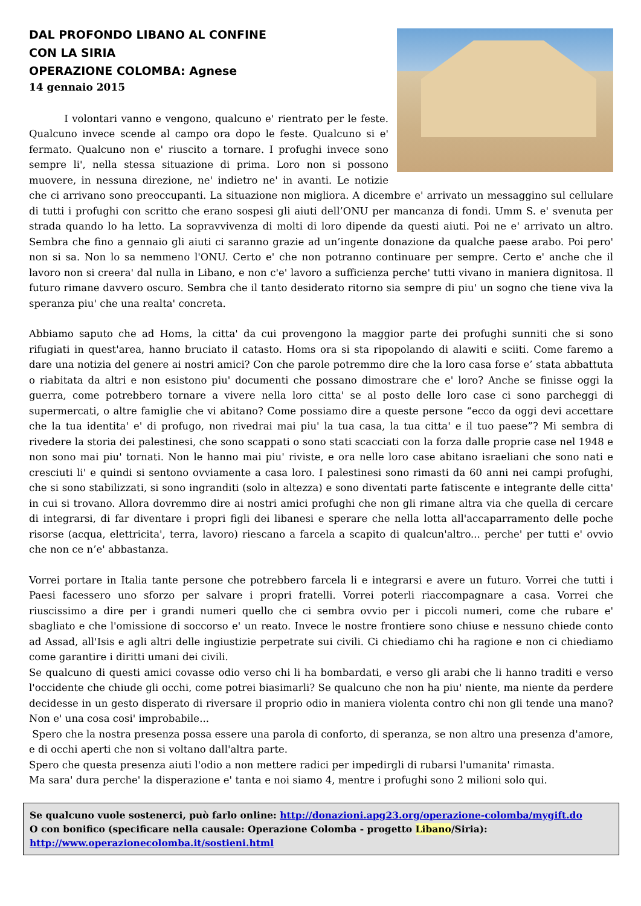DAL PROFONDO LIBANO AL CONFINE
CON LA SIRIA
OPERAZIONE COLOMBA: Agnese
14 gennaio 2015
I volontari vanno e vengono, qualcuno e' rientrato per le feste. Qualcuno invece scende al campo ora dopo le feste. Qualcuno si e' fermato. Qualcuno non e' riuscito a tornare. I profughi invece sono sempre li', nella stessa situazione di prima. Loro non si possono muovere, in nessuna direzione, ne' indietro ne' in avanti. Le notizie che ci arrivano sono preoccupanti. La situazione non migliora. A dicembre e' arrivato un messaggino sul cellulare di tutti i profughi con scritto che erano sospesi gli aiuti dell’ONU per mancanza di fondi. Umm S. e' svenuta per strada quando lo ha letto. La sopravvivenza di molti di loro dipende da questi aiuti. Poi ne e' arrivato un altro. Sembra che fino a gennaio gli aiuti ci saranno grazie ad un’ingente donazione da qualche paese arabo. Poi pero' non si sa. Non lo sa nemmeno l'ONU. Certo e' che non potranno continuare per sempre. Certo e' anche che il lavoro non si creera' dal nulla in Libano, e non c'e' lavoro a sufficienza perche' tutti vivano in maniera dignitosa. Il futuro rimane davvero oscuro. Sembra che il tanto desiderato ritorno sia sempre di piu' un sogno che tiene viva la speranza piu' che una realta' concreta.
Abbiamo saputo che ad Homs, la citta' da cui provengono la maggior parte dei profughi sunniti che si sono rifugiati in quest'area, hanno bruciato il catasto. Homs ora si sta ripopolando di alawiti e sciiti. Come faremo a dare una notizia del genere ai nostri amici? Con che parole potremmo dire che la loro casa forse e’ stata abbattuta o riabitata da altri e non esistono piu' documenti che possano dimostrare che e' loro? Anche se finisse oggi la guerra, come potrebbero tornare a vivere nella loro citta' se al posto delle loro case ci sono parcheggi di supermercati, o altre famiglie che vi abitano? Come possiamo dire a queste persone “ecco da oggi devi accettare che la tua identita' e' di profugo, non rivedrai mai piu' la tua casa, la tua citta' e il tuo paese”? Mi sembra di rivedere la storia dei palestinesi, che sono scappati o sono stati scacciati con la forza dalle proprie case nel 1948 e non sono mai piu' tornati. Non le hanno mai piu' riviste, e ora nelle loro case abitano israeliani che sono nati e cresciuti li' e quindi si sentono ovviamente a casa loro. I palestinesi sono rimasti da 60 anni nei campi profughi, che si sono stabilizzati, si sono ingranditi (solo in altezza) e sono diventati parte fatiscente e integrante delle citta' in cui si trovano. Allora dovremmo dire ai nostri amici profughi che non gli rimane altra via che quella di cercare di integrarsi, di far diventare i propri figli dei libanesi e sperare che nella lotta all'accaparramento delle poche risorse (acqua, elettricita', terra, lavoro) riescano a farcela a scapito di qualcun'altro... perche' per tutti e' ovvio che non ce n’e' abbastanza.
Vorrei portare in Italia tante persone che potrebbero farcela li e integrarsi e avere un futuro. Vorrei che tutti i Paesi facessero uno sforzo per salvare i propri fratelli. Vorrei poterli riaccompagnare a casa. Vorrei che riuscissimo a dire per i grandi numeri quello che ci sembra ovvio per i piccoli numeri, come che rubare e' sbagliato e che l'omissione di soccorso e' un reato. Invece le nostre frontiere sono chiuse e nessuno chiede conto ad Assad, all'Isis e agli altri delle ingiustizie perpetrate sui civili. Ci chiediamo chi ha ragione e non ci chiediamo come garantire i diritti umani dei civili.
Se qualcuno di questi amici covasse odio verso chi li ha bombardati, e verso gli arabi che li hanno traditi e verso l'occidente che chiude gli occhi, come potrei biasimarli? Se qualcuno che non ha piu' niente, ma niente da perdere decidesse in un gesto disperato di riversare il proprio odio in maniera violenta contro chi non gli tende una mano? Non e' una cosa cosi' improbabile...
Spero che la nostra presenza possa essere una parola di conforto, di speranza, se non altro una presenza d'amore, e di occhi aperti che non si voltano dall'altra parte.
Spero che questa presenza aiuti l'odio a non mettere radici per impedirgli di rubarsi l'umanita' rimasta.
Ma sara' dura perche' la disperazione e' tanta e noi siamo 4, mentre i profughi sono 2 milioni solo qui.
Se qualcuno vuole sostenerci, può farlo online: http://donazioni.apg23.org/operazione-colomba/mygift.do
O con bonifico (specificare nella causale: Operazione Colomba - progetto Libano/Siria):
http://www.operazionecolomba.it/sostieni.html